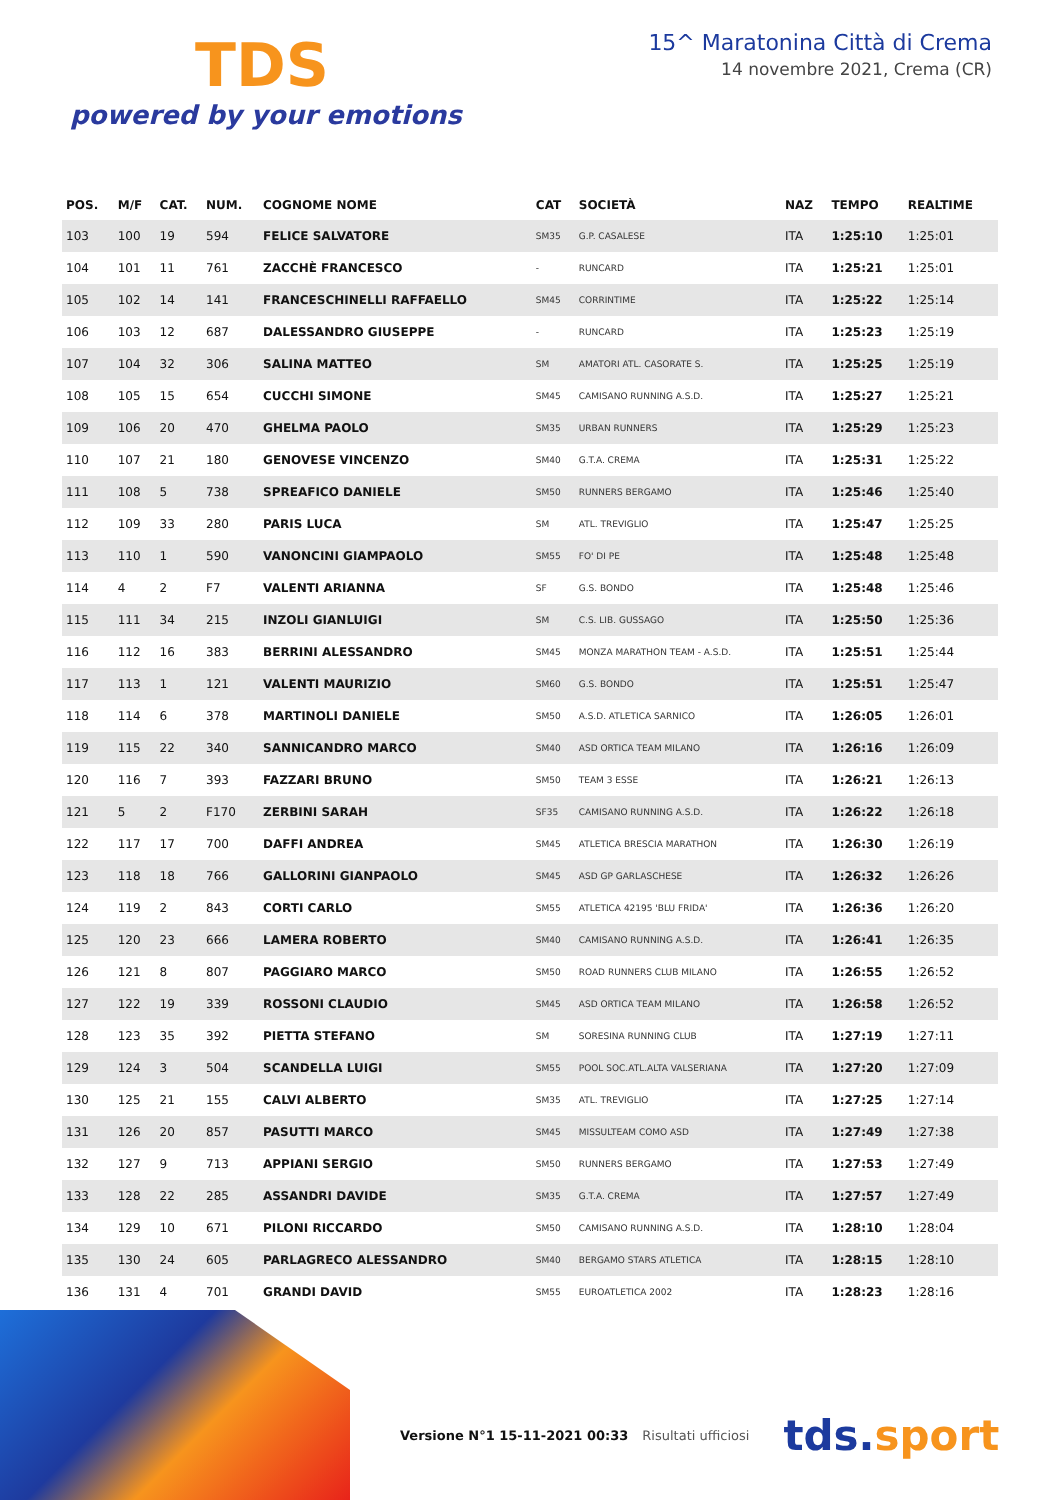TDS
powered by your emotions
15^ Maratonina Città di Crema
14 novembre 2021, Crema (CR)
| POS. | M/F | CAT. | NUM. | COGNOME NOME | CAT | SOCIETÀ | NAZ | TEMPO | REALTIME |
| --- | --- | --- | --- | --- | --- | --- | --- | --- | --- |
| 103 | 100 | 19 | 594 | FELICE SALVATORE | SM35 | G.P. CASALESE | ITA | 1:25:10 | 1:25:01 |
| 104 | 101 | 11 | 761 | ZACCHÈ FRANCESCO | - | RUNCARD | ITA | 1:25:21 | 1:25:01 |
| 105 | 102 | 14 | 141 | FRANCESCHINELLI RAFFAELLO | SM45 | CORRINTIME | ITA | 1:25:22 | 1:25:14 |
| 106 | 103 | 12 | 687 | DALESSANDRO GIUSEPPE | - | RUNCARD | ITA | 1:25:23 | 1:25:19 |
| 107 | 104 | 32 | 306 | SALINA MATTEO | SM | AMATORI ATL. CASORATE S. | ITA | 1:25:25 | 1:25:19 |
| 108 | 105 | 15 | 654 | CUCCHI SIMONE | SM45 | CAMISANO RUNNING A.S.D. | ITA | 1:25:27 | 1:25:21 |
| 109 | 106 | 20 | 470 | GHELMA PAOLO | SM35 | URBAN RUNNERS | ITA | 1:25:29 | 1:25:23 |
| 110 | 107 | 21 | 180 | GENOVESE VINCENZO | SM40 | G.T.A. CREMA | ITA | 1:25:31 | 1:25:22 |
| 111 | 108 | 5 | 738 | SPREAFICO DANIELE | SM50 | RUNNERS BERGAMO | ITA | 1:25:46 | 1:25:40 |
| 112 | 109 | 33 | 280 | PARIS LUCA | SM | ATL. TREVIGLIO | ITA | 1:25:47 | 1:25:25 |
| 113 | 110 | 1 | 590 | VANONCINI GIAMPAOLO | SM55 | FO' DI PE | ITA | 1:25:48 | 1:25:48 |
| 114 | 4 | 2 | F7 | VALENTI ARIANNA | SF | G.S. BONDO | ITA | 1:25:48 | 1:25:46 |
| 115 | 111 | 34 | 215 | INZOLI GIANLUIGI | SM | C.S. LIB. GUSSAGO | ITA | 1:25:50 | 1:25:36 |
| 116 | 112 | 16 | 383 | BERRINI ALESSANDRO | SM45 | MONZA MARATHON TEAM - A.S.D. | ITA | 1:25:51 | 1:25:44 |
| 117 | 113 | 1 | 121 | VALENTI MAURIZIO | SM60 | G.S. BONDO | ITA | 1:25:51 | 1:25:47 |
| 118 | 114 | 6 | 378 | MARTINOLI DANIELE | SM50 | A.S.D. ATLETICA SARNICO | ITA | 1:26:05 | 1:26:01 |
| 119 | 115 | 22 | 340 | SANNICANDRO MARCO | SM40 | ASD ORTICA TEAM MILANO | ITA | 1:26:16 | 1:26:09 |
| 120 | 116 | 7 | 393 | FAZZARI BRUNO | SM50 | TEAM 3 ESSE | ITA | 1:26:21 | 1:26:13 |
| 121 | 5 | 2 | F170 | ZERBINI SARAH | SF35 | CAMISANO RUNNING A.S.D. | ITA | 1:26:22 | 1:26:18 |
| 122 | 117 | 17 | 700 | DAFFI ANDREA | SM45 | ATLETICA BRESCIA MARATHON | ITA | 1:26:30 | 1:26:19 |
| 123 | 118 | 18 | 766 | GALLORINI GIANPAOLO | SM45 | ASD GP GARLASCHESE | ITA | 1:26:32 | 1:26:26 |
| 124 | 119 | 2 | 843 | CORTI CARLO | SM55 | ATLETICA 42195 'BLU FRIDA' | ITA | 1:26:36 | 1:26:20 |
| 125 | 120 | 23 | 666 | LAMERA ROBERTO | SM40 | CAMISANO RUNNING A.S.D. | ITA | 1:26:41 | 1:26:35 |
| 126 | 121 | 8 | 807 | PAGGIARO MARCO | SM50 | ROAD RUNNERS CLUB MILANO | ITA | 1:26:55 | 1:26:52 |
| 127 | 122 | 19 | 339 | ROSSONI CLAUDIO | SM45 | ASD ORTICA TEAM MILANO | ITA | 1:26:58 | 1:26:52 |
| 128 | 123 | 35 | 392 | PIETTA STEFANO | SM | SORESINA RUNNING CLUB | ITA | 1:27:19 | 1:27:11 |
| 129 | 124 | 3 | 504 | SCANDELLA LUIGI | SM55 | POOL SOC.ATL.ALTA VALSERIANA | ITA | 1:27:20 | 1:27:09 |
| 130 | 125 | 21 | 155 | CALVI ALBERTO | SM35 | ATL. TREVIGLIO | ITA | 1:27:25 | 1:27:14 |
| 131 | 126 | 20 | 857 | PASUTTI MARCO | SM45 | MISSULTEAM COMO ASD | ITA | 1:27:49 | 1:27:38 |
| 132 | 127 | 9 | 713 | APPIANI SERGIO | SM50 | RUNNERS BERGAMO | ITA | 1:27:53 | 1:27:49 |
| 133 | 128 | 22 | 285 | ASSANDRI DAVIDE | SM35 | G.T.A. CREMA | ITA | 1:27:57 | 1:27:49 |
| 134 | 129 | 10 | 671 | PILONI RICCARDO | SM50 | CAMISANO RUNNING A.S.D. | ITA | 1:28:10 | 1:28:04 |
| 135 | 130 | 24 | 605 | PARLAGRECO ALESSANDRO | SM40 | BERGAMO STARS ATLETICA | ITA | 1:28:15 | 1:28:10 |
| 136 | 131 | 4 | 701 | GRANDI DAVID | SM55 | EUROATLETICA 2002 | ITA | 1:28:23 | 1:28:16 |
Versione N°1 15-11-2021 00:33 Risultati ufficiosi tds.sport